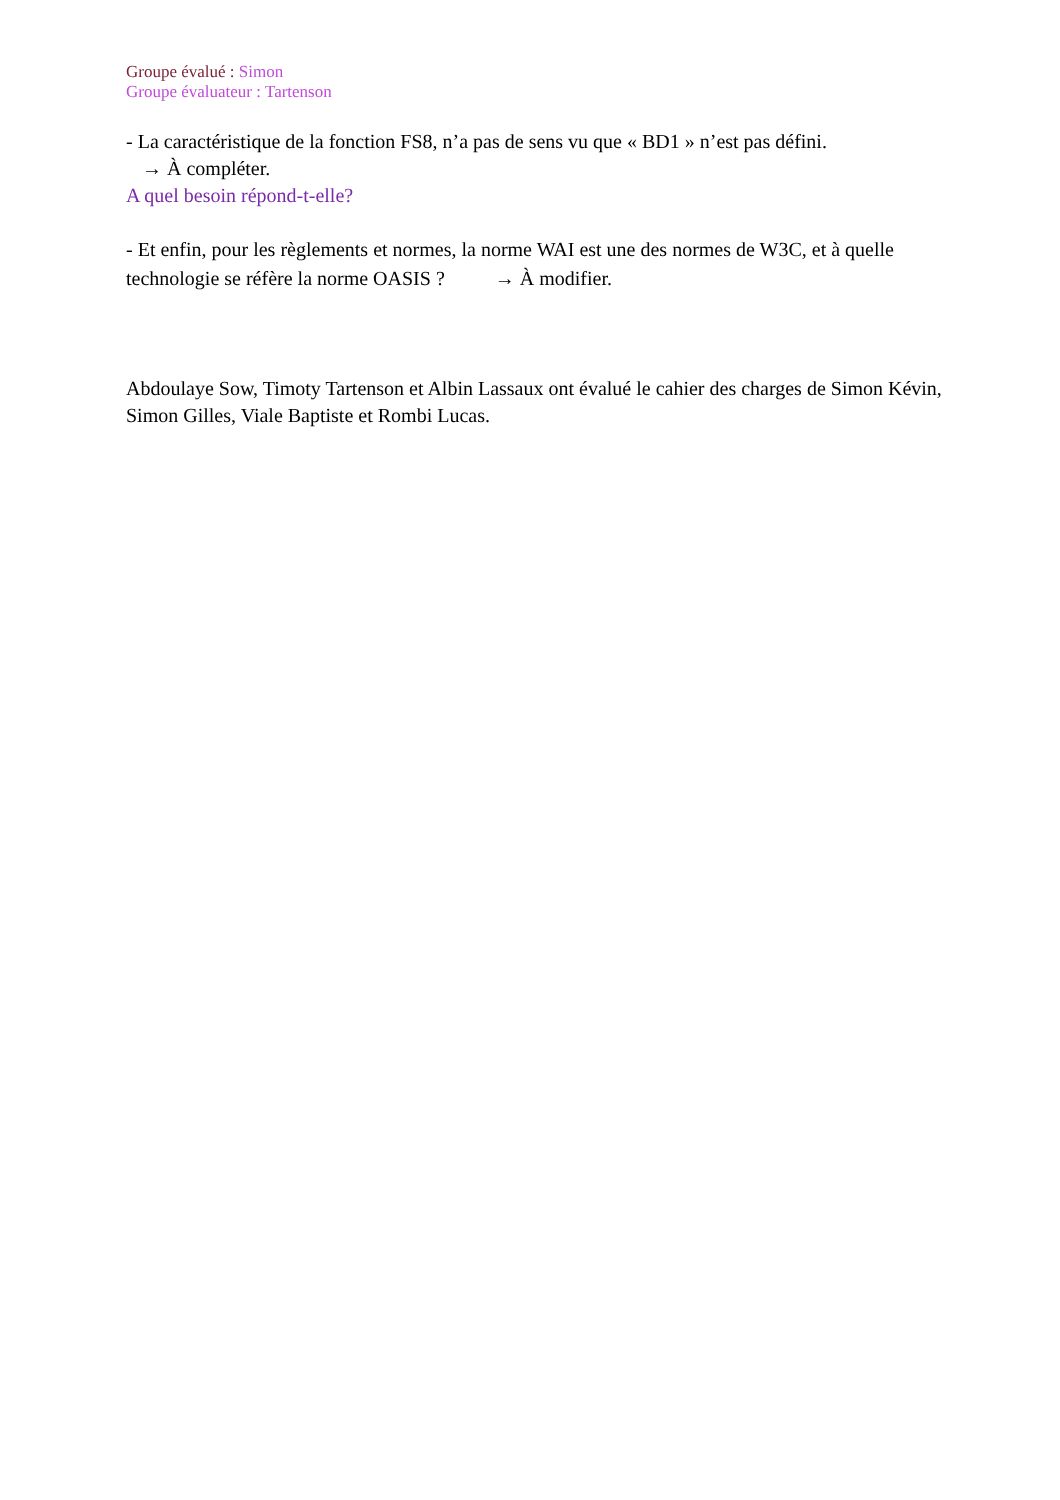Groupe évalué : Simon
Groupe évaluateur : Tartenson
- La caractéristique de la fonction FS8, n’a pas de sens vu que « BD1 » n’est pas défini.
→ À compléter.
A quel besoin répond-t-elle?
- Et enfin, pour les règlements et normes, la norme WAI est une des normes de W3C, et à quelle technologie se réfère la norme OASIS ? → À modifier.
Abdoulaye Sow, Timoty Tartenson et Albin Lassaux ont évalué le cahier des charges de Simon Kévin, Simon Gilles, Viale Baptiste et Rombi Lucas.